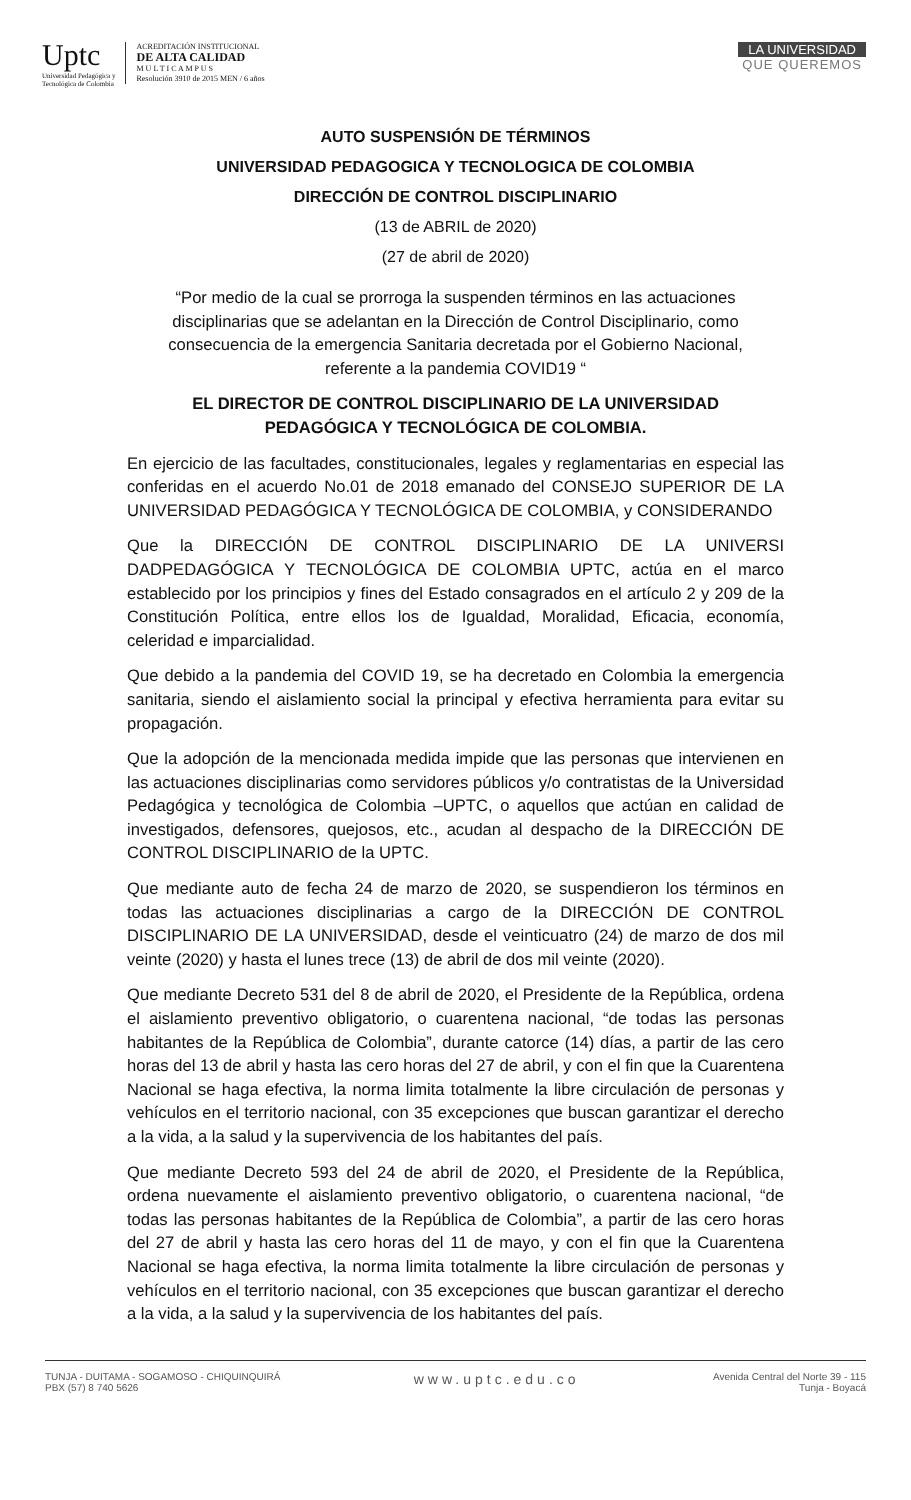Uptc
Universidad Pedagógica y
Tecnológica de Colombia
ACREDITACIÓN INSTITUCIONAL
DE ALTA CALIDAD
M U L T I C A M P U S
Resolución 3910 de 2015 MEN / 6 años
LA UNIVERSIDAD
QUE QUEREMOS
AUTO SUSPENSIÓN DE TÉRMINOS
UNIVERSIDAD PEDAGOGICA Y TECNOLOGICA DE COLOMBIA
DIRECCIÓN DE CONTROL DISCIPLINARIO
(13 de ABRIL de 2020)
(27 de abril de 2020)
“Por medio de la cual se prorroga la suspenden términos en las actuaciones disciplinarias que se adelantan en la Dirección de Control Disciplinario, como consecuencia de la emergencia Sanitaria decretada por el Gobierno Nacional, referente a la pandemia COVID19 “
EL DIRECTOR DE CONTROL DISCIPLINARIO DE LA UNIVERSIDAD PEDAGÓGICA Y TECNOLÓGICA DE COLOMBIA.
En ejercicio de las facultades, constitucionales, legales y reglamentarias en especial las conferidas en el acuerdo No.01 de 2018 emanado del CONSEJO SUPERIOR DE LA UNIVERSIDAD PEDAGÓGICA Y TECNOLÓGICA DE COLOMBIA, y CONSIDERANDO
Que la DIRECCIÓN DE CONTROL DISCIPLINARIO DE LA UNIVERSI DADPEDAGÓGICA Y TECNOLÓGICA DE COLOMBIA UPTC, actúa en el marco establecido por los principios y fines del Estado consagrados en el artículo 2 y 209 de la Constitución Política, entre ellos los de Igualdad, Moralidad, Eficacia, economía, celeridad e imparcialidad.
Que debido a la pandemia del COVID 19, se ha decretado en Colombia la emergencia sanitaria, siendo el aislamiento social la principal y efectiva herramienta para evitar su propagación.
Que la adopción de la mencionada medida impide que las personas que intervienen en las actuaciones disciplinarias como servidores públicos y/o contratistas de la Universidad Pedagógica y tecnológica de Colombia –UPTC, o aquellos que actúan en calidad de investigados, defensores, quejosos, etc., acudan al despacho de la DIRECCIÓN DE CONTROL DISCIPLINARIO de la UPTC.
Que mediante auto de fecha 24 de marzo de 2020, se suspendieron los términos en todas las actuaciones disciplinarias a cargo de la DIRECCIÓN DE CONTROL DISCIPLINARIO DE LA UNIVERSIDAD, desde el veinticuatro (24) de marzo de dos mil veinte (2020) y hasta el lunes trece (13) de abril de dos mil veinte (2020).
Que mediante Decreto 531 del 8 de abril de 2020, el Presidente de la República, ordena el aislamiento preventivo obligatorio, o cuarentena nacional, “de todas las personas habitantes de la República de Colombia”, durante catorce (14) días, a partir de las cero horas del 13 de abril y hasta las cero horas del 27 de abril, y con el fin que la Cuarentena Nacional se haga efectiva, la norma limita totalmente la libre circulación de personas y vehículos en el territorio nacional, con 35 excepciones que buscan garantizar el derecho a la vida, a la salud y la supervivencia de los habitantes del país.
Que mediante Decreto 593 del 24 de abril de 2020, el Presidente de la República, ordena nuevamente el aislamiento preventivo obligatorio, o cuarentena nacional, “de todas las personas habitantes de la República de Colombia”, a partir de las cero horas del 27 de abril y hasta las cero horas del 11 de mayo, y con el fin que la Cuarentena Nacional se haga efectiva, la norma limita totalmente la libre circulación de personas y vehículos en el territorio nacional, con 35 excepciones que buscan garantizar el derecho a la vida, a la salud y la supervivencia de los habitantes del país.
TUNJA - DUITAMA - SOGAMOSO - CHIQUINQUIRÁ
PBX (57) 8 740 5626
www.uptc.edu.co
Avenida Central del Norte 39 - 115
Tunja - Boyacá